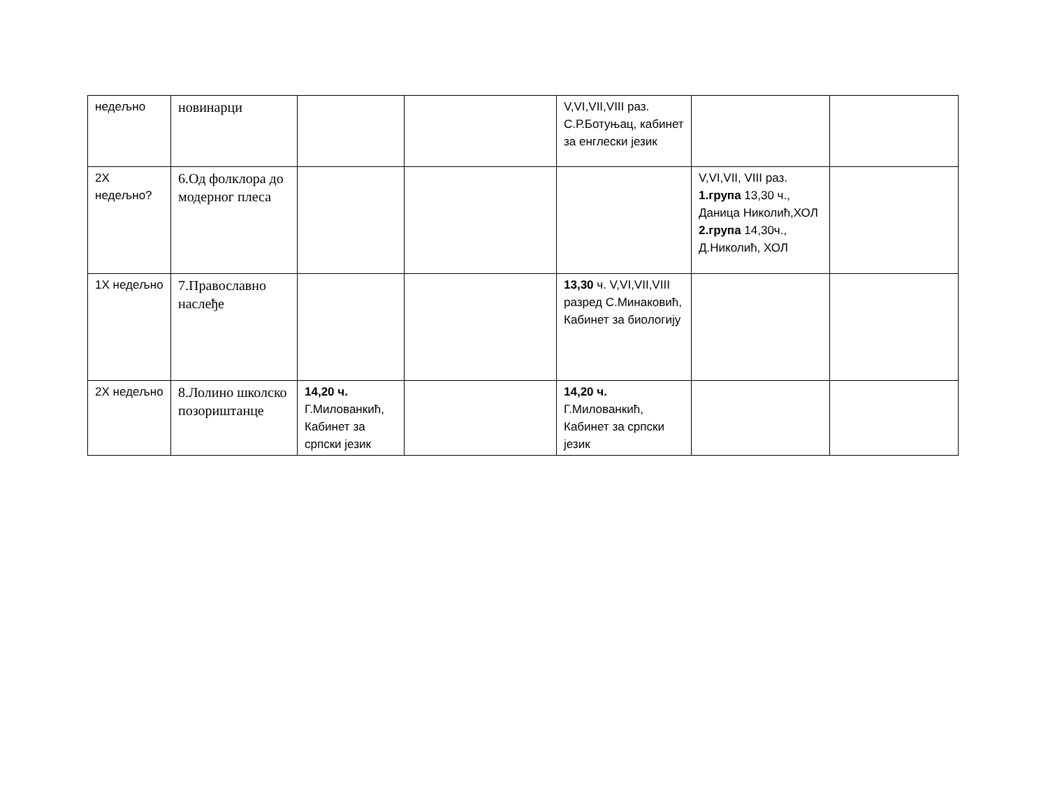| недељно | новинарци | | | V,VI,VII,VIII раз. С.Р.Ботуњац, кабинет за енглески језик | | |
| 2X недељно? | 6.Од фолклора до модерног плеса | | | | V,VI,VII, VIII раз. 1.група 13,30 ч., Даница Николић,ХОЛ 2.група 14,30ч., Д.Николић, ХОЛ | |
| 1X недељно | 7.Православно наслеђе | | | 13,30 ч. V,VI,VII,VIII разред С.Минаковић, Кабинет за биологију | | |
| 2X недељно | 8.Лолино школско позориштанце | 14,20 ч. Г.Милованкић, Кабинет за српски језик | | 14,20 ч. Г.Милованкић, Кабинет за српски језик | | |